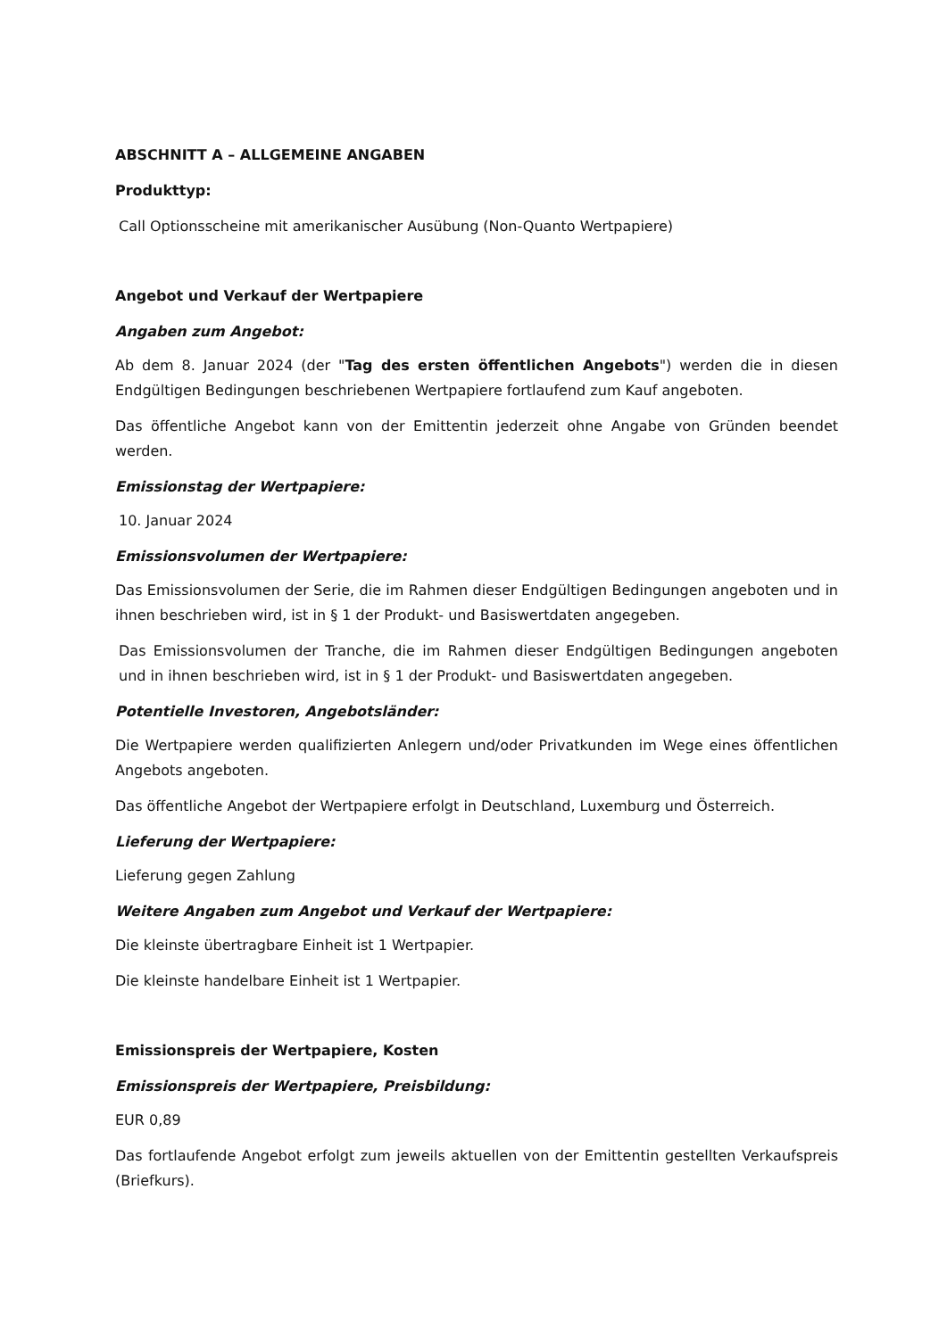ABSCHNITT A – ALLGEMEINE ANGABEN
Produkttyp:
Call Optionsscheine mit amerikanischer Ausübung (Non-Quanto Wertpapiere)
Angebot und Verkauf der Wertpapiere
Angaben zum Angebot:
Ab dem 8. Januar 2024 (der "Tag des ersten öffentlichen Angebots") werden die in diesen Endgültigen Bedingungen beschriebenen Wertpapiere fortlaufend zum Kauf angeboten.
Das öffentliche Angebot kann von der Emittentin jederzeit ohne Angabe von Gründen beendet werden.
Emissionstag der Wertpapiere:
10. Januar 2024
Emissionsvolumen der Wertpapiere:
Das Emissionsvolumen der Serie, die im Rahmen dieser Endgültigen Bedingungen angeboten und in ihnen beschrieben wird, ist in § 1 der Produkt- und Basiswertdaten angegeben.
Das Emissionsvolumen der Tranche, die im Rahmen dieser Endgültigen Bedingungen angeboten und in ihnen beschrieben wird, ist in § 1 der Produkt- und Basiswertdaten angegeben.
Potentielle Investoren, Angebotsländer:
Die Wertpapiere werden qualifizierten Anlegern und/oder Privatkunden im Wege eines öffentlichen Angebots angeboten.
Das öffentliche Angebot der Wertpapiere erfolgt in Deutschland, Luxemburg und Österreich.
Lieferung der Wertpapiere:
Lieferung gegen Zahlung
Weitere Angaben zum Angebot und Verkauf der Wertpapiere:
Die kleinste übertragbare Einheit ist 1 Wertpapier.
Die kleinste handelbare Einheit ist 1 Wertpapier.
Emissionspreis der Wertpapiere, Kosten
Emissionspreis der Wertpapiere, Preisbildung:
EUR 0,89
Das fortlaufende Angebot erfolgt zum jeweils aktuellen von der Emittentin gestellten Verkaufspreis (Briefkurs).